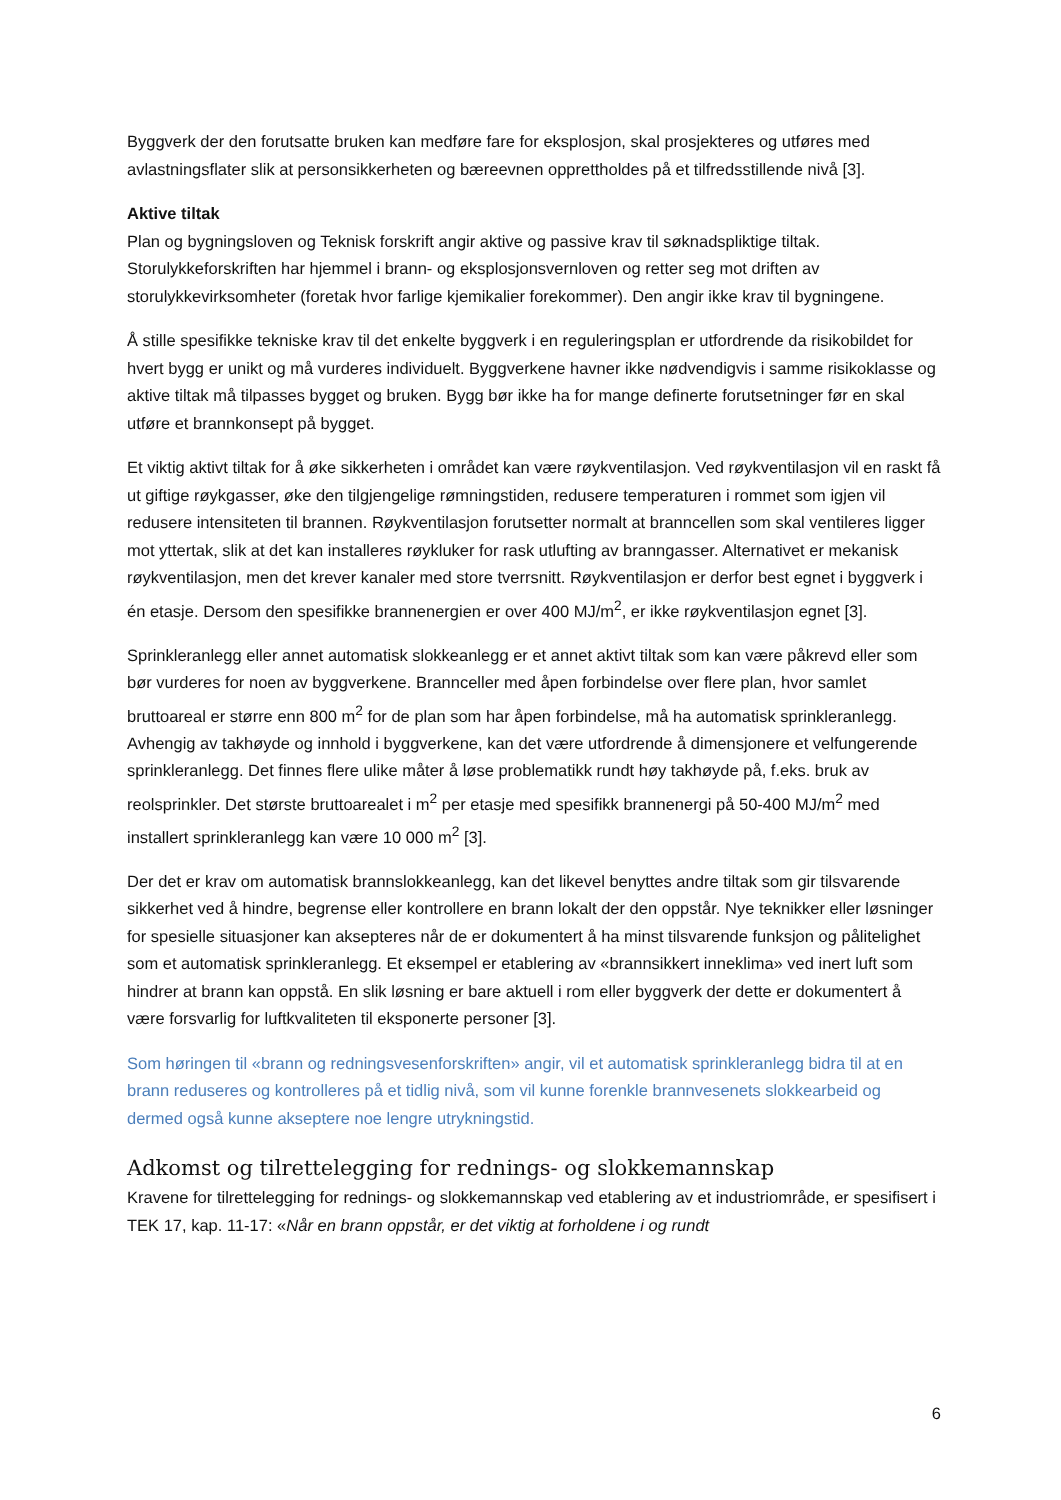Byggverk der den forutsatte bruken kan medføre fare for eksplosjon, skal prosjekteres og utføres med avlastningsflater slik at personsikkerheten og bæreevnen opprettholdes på et tilfredsstillende nivå [3].
Aktive tiltak
Plan og bygningsloven og Teknisk forskrift angir aktive og passive krav til søknadspliktige tiltak. Storulykkeforskriften har hjemmel i brann- og eksplosjonsvernloven og retter seg mot driften av storulykkevirksomheter (foretak hvor farlige kjemikalier forekommer). Den angir ikke krav til bygningene.
Å stille spesifikke tekniske krav til det enkelte byggverk i en reguleringsplan er utfordrende da risikobildet for hvert bygg er unikt og må vurderes individuelt. Byggverkene havner ikke nødvendigvis i samme risikoklasse og aktive tiltak må tilpasses bygget og bruken. Bygg bør ikke ha for mange definerte forutsetninger før en skal utføre et brannkonsept på bygget.
Et viktig aktivt tiltak for å øke sikkerheten i området kan være røykventilasjon. Ved røykventilasjon vil en raskt få ut giftige røykgasser, øke den tilgjengelige rømningstiden, redusere temperaturen i rommet som igjen vil redusere intensiteten til brannen. Røykventilasjon forutsetter normalt at branncellen som skal ventileres ligger mot yttertak, slik at det kan installeres røykluker for rask utlufting av branngasser. Alternativet er mekanisk røykventilasjon, men det krever kanaler med store tverrsnitt. Røykventilasjon er derfor best egnet i byggverk i én etasje. Dersom den spesifikke brannenergien er over 400 MJ/m<sup>2</sup>, er ikke røykventilasjon egnet [3].
Sprinkleranlegg eller annet automatisk slokkeanlegg er et annet aktivt tiltak som kan være påkrevd eller som bør vurderes for noen av byggverkene. Brannceller med åpen forbindelse over flere plan, hvor samlet bruttoareal er større enn 800 m<sup>2</sup> for de plan som har åpen forbindelse, må ha automatisk sprinkleranlegg. Avhengig av takhøyde og innhold i byggverkene, kan det være utfordrende å dimensjonere et velfungerende sprinkleranlegg. Det finnes flere ulike måter å løse problematikk rundt høy takhøyde på, f.eks. bruk av reolsprinkler. Det største bruttoarealet i m<sup>2</sup> per etasje med spesifikk brannenergi på 50-400 MJ/m<sup>2</sup> med installert sprinkleranlegg kan være 10 000 m<sup>2</sup> [3].
Der det er krav om automatisk brannslokkeanlegg, kan det likevel benyttes andre tiltak som gir tilsvarende sikkerhet ved å hindre, begrense eller kontrollere en brann lokalt der den oppstår. Nye teknikker eller løsninger for spesielle situasjoner kan aksepteres når de er dokumentert å ha minst tilsvarende funksjon og pålitelighet som et automatisk sprinkleranlegg. Et eksempel er etablering av «brannsikkert inneklima» ved inert luft som hindrer at brann kan oppstå. En slik løsning er bare aktuell i rom eller byggverk der dette er dokumentert å være forsvarlig for luftkvaliteten til eksponerte personer [3].
Som høringen til «brann og redningsvesenforskriften» angir, vil et automatisk sprinkleranlegg bidra til at en brann reduseres og kontrolleres på et tidlig nivå, som vil kunne forenkle brannvesenets slokkearbeid og dermed også kunne akseptere noe lengre utrykningstid.
Adkomst og tilrettelegging for rednings- og slokkemannskap
Kravene for tilrettelegging for rednings- og slokkemannskap ved etablering av et industriområde, er spesifisert i TEK 17, kap. 11-17: «Når en brann oppstår, er det viktig at forholdene i og rundt
6